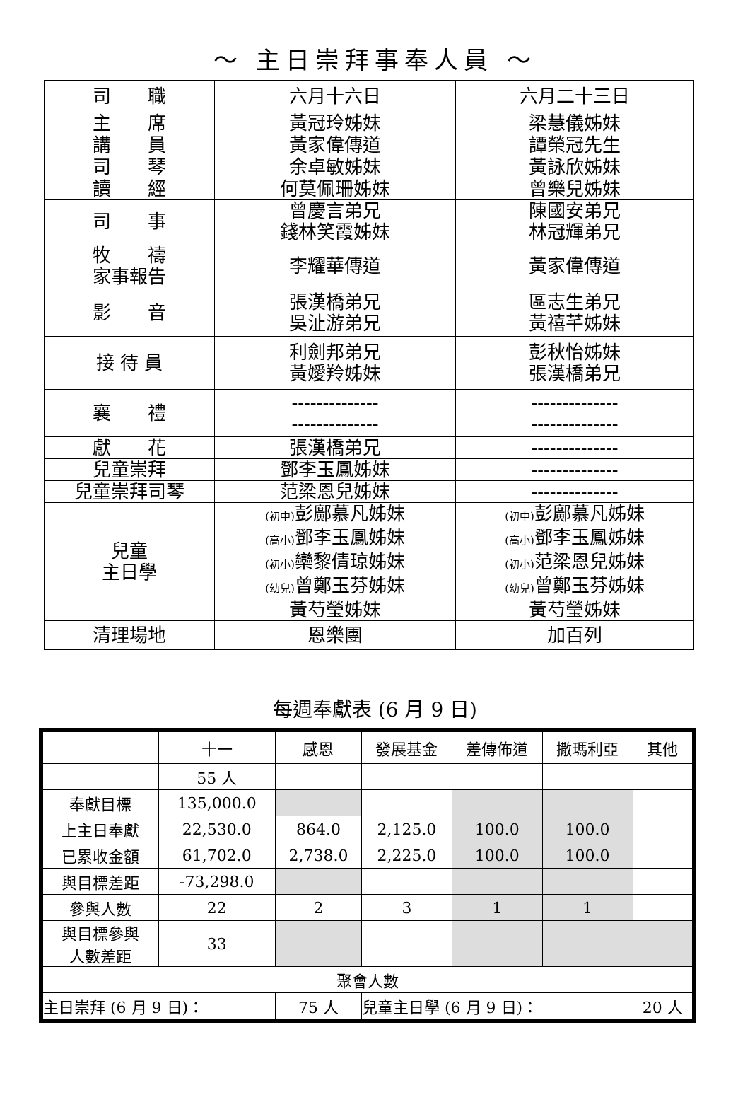～ 主日崇拜事奉人員 ～
| 司 職 | 六月十六日 | 六月二十三日 |
| 主 席 | 黃冠玲姊妹 | 梁慧儀姊妹 |
| 講 員 | 黃家偉傳道 | 譚榮冠先生 |
| 司 琴 | 余卓敏姊妹 | 黃詠欣姊妹 |
| 讀 經 | 何莫佩珊姊妹 | 曾樂兒姊妹 |
| 司 事 | 曾慶言弟兄 錢林笑霞姊妹 | 陳國安弟兄 林冠輝弟兄 |
| 牧 禱 家事報告 | 李耀華傳道 | 黃家偉傳道 |
| 影 音 | 張漢橋弟兄 吳沚游弟兄 | 區志生弟兄 黃禧芊姊妹 |
| 接 待 員 | 利劍邦弟兄 黃嬡羚姊妹 | 彭秋怡姊妹 張漢橋弟兄 |
| 襄 禮 | -------------- -------------- | -------------- -------------- |
| 獻 花 | 張漢橋弟兄 | -------------- |
| 兒童崇拜 | 鄧李玉鳳姊妹 | -------------- |
| 兒童崇拜司琴 | 范梁恩兒姊妹 | -------------- |
| 兒童 主日學 | (初中) 彭鄺慕凡姊妹 (高小) 鄧李玉鳳姊妹 (初小) 欒黎倩琼姊妹 (幼兒) 曾鄭玉芬姊妹 黃芍瑩姊妹 | (初中) 彭鄺慕凡姊妹 (高小) 鄧李玉鳳姊妹 (初小) 范梁恩兒姊妹 (幼兒) 曾鄭玉芬姊妹 黃芍瑩姊妹 |
| 清理場地 | 恩樂團 | 加百列 |
每週奉獻表 (6 月 9 日)
| | 十一 | 感恩 | 發展基金 | 差傳佈道 | 撒瑪利亞 | 其他 |
| --- | --- | --- | --- | --- | --- | --- |
| | 55 人 | | | | | |
| 奉獻目標 | 135,000.0 | | | | | |
| 上主日奉獻 | 22,530.0 | 864.0 | 2,125.0 | 100.0 | 100.0 | |
| 已累收金額 | 61,702.0 | 2,738.0 | 2,225.0 | 100.0 | 100.0 | |
| 與目標差距 | -73,298.0 | | | | | |
| 參與人數 | 22 | 2 | 3 | 1 | 1 | |
| 與目標參與 人數差距 | 33 | | | | | |
| 聚會人數 | | | | | | |
| 主日崇拜 (6 月 9 日)： | | 75 人 | 兒童主日學 (6 月 9 日)： | | | 20 人 |